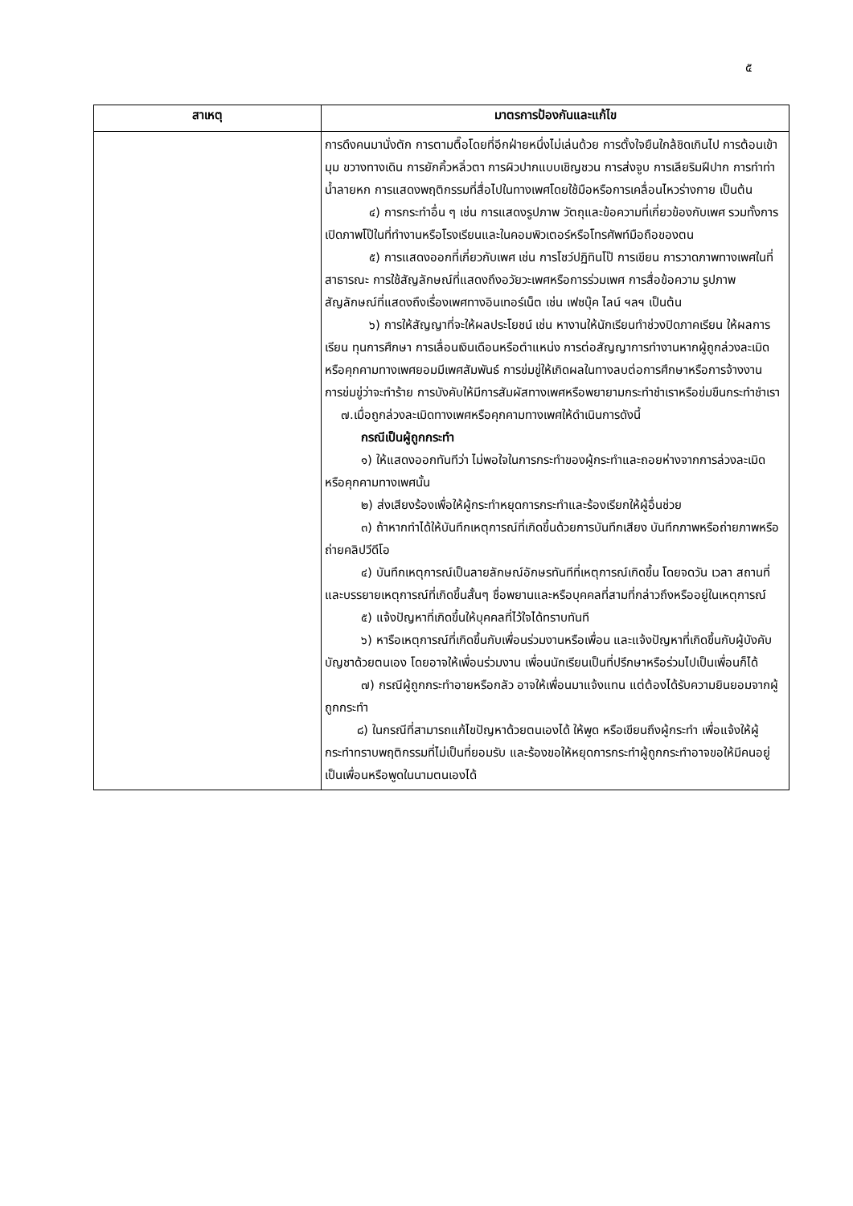๕
| สาเหตุ | มาตรการป้องกันและแก้ไข |
| --- | --- |
| | การดึงคนมานั่งตัก การตามตื๊อโดยที่อีกฝ่ายหนึ่งไม่เล่นด้วย การตั้งใจยืนใกล้ชิดเกินไป การต้อนเข้ามุม ขวางทางเดิน การยักคิ้วหลิ่วตา การผิวปากแบบเชิญชวน การส่งจูบ การเลียริมฝีปาก การทำท่าน้ำลายหก การแสดงพฤติกรรมที่สื่อไปในทางเพศโดยใช้มือหรือการเคลื่อนไหวร่างกาย เป็นต้น ๔) การกระทำอื่น ๆ เช่น การแสดงรูปภาพ วัตถุและข้อความที่เกี่ยวข้องกับเพศ รวมทั้งการเปิดภาพโป๊ในที่ทำงานหรือโรงเรียนและในคอมพิวเตอร์หรือโทรศัพท์มือถือของตน ๕) การแสดงออกที่เกี่ยวกับเพศ เช่น การโชว์ปฏิทินโป๊ การเขียน การวาดภาพทางเพศในที่สาธารณะ การใช้สัญลักษณ์ที่แสดงถึงอวัยวะเพศหรือการร่วมเพศ การสื่อข้อความ รูปภาพ สัญลักษณ์ที่แสดงถึงเรื่องเพศทางอินเทอร์เน็ต เช่น เฟซบุ๊ค ไลน์ ฯลฯ เป็นต้น ๖) การให้สัญญาที่จะให้ผลประโยชน์ เช่น หางานให้นักเรียนทำช่วงปิดภาคเรียน ให้ผลการเรียน ทุนการศึกษา การเลื่อนเงินเดือนหรือตำแหน่ง การต่อสัญญาการทำงานหากผู้ถูกล่วงละเมิดหรือคุกคามทางเพศยอมมีเพศสัมพันธ์ การข่มขู่ให้เกิดผลในทางลบต่อการศึกษาหรือการจ้างงาน การข่มขู่ว่าจะทำร้าย การบังคับให้มีการสัมผัสทางเพศหรือพยายามกระทำชำเราหรือข่มขืนกระทำชำเรา ๗.เมื่อถูกล่วงละเมิดทางเพศหรือคุกคามทางเพศให้ดำเนินการดังนี้ กรณีเป็นผู้ถูกกระทำ ๑) ให้แสดงออกทันทีว่า ไม่พอใจในการกระทำของผู้กระทำและถอยห่างจากการล่วงละเมิดหรือคุกคามทางเพศนั้น ๒) ส่งเสียงร้องเพื่อให้ผู้กระทำหยุดการกระทำและร้องเรียกให้ผู้อื่นช่วย ๓) ถ้าหากทำได้ให้บันทึกเหตุการณ์ที่เกิดขึ้นด้วยการบันทึกเสียง บันทึกภาพหรือถ่ายภาพหรือถ่ายคลิปวีดีโอ ๔) บันทึกเหตุการณ์เป็นลายลักษณ์อักษรทันทีที่เหตุการณ์เกิดขึ้น โดยจดวัน เวลา สถานที่ และบรรยายเหตุการณ์ที่เกิดขึ้นสั้นๆ ชื่อพยานและหรือบุคคลที่สามที่กล่าวถึงหรืออยู่ในเหตุการณ์ ๕) แจ้งปัญหาที่เกิดขึ้นให้บุคคลที่ไว้ใจได้ทราบทันที ๖) หารือเหตุการณ์ที่เกิดขึ้นกับเพื่อนร่วมงานหรือเพื่อน และแจ้งปัญหาที่เกิดขึ้นกับผู้บังคับบัญชาด้วยตนเอง โดยอาจให้เพื่อนร่วมงาน เพื่อนนักเรียนเป็นที่ปรึกษาหรือร่วมไปเป็นเพื่อนก็ได้ ๗) กรณีผู้ถูกกระทำอายหรือกลัว อาจให้เพื่อนมาแจ้งแทน แต่ต้องได้รับความยินยอมจากผู้ถูกกระทำ ๘) ในกรณีที่สามารถแก้ไขปัญหาด้วยตนเองได้ ให้พูด หรือเขียนถึงผู้กระทำ เพื่อแจ้งให้ผู้กระทำทราบพฤติกรรมที่ไม่เป็นที่ยอมรับ และร้องขอให้หยุดการกระทำผู้ถูกกระทำอาจขอให้มีคนอยู่เป็นเพื่อนหรือพูดในนามตนเองได้ |